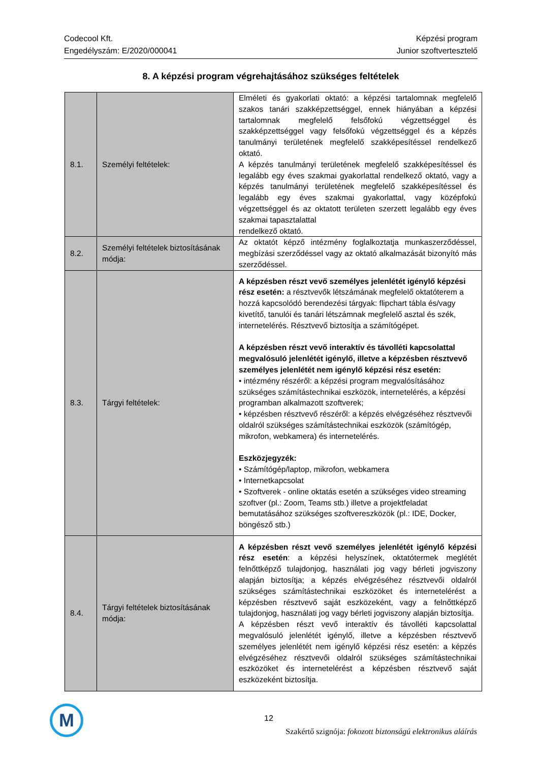Codecool Kft.
Engedélyszám: E/2020/000041
Képzési program
Junior szoftvertesztelő
8. A képzési program végrehajtásához szükséges feltételek
| 8.1. | Személyi feltételek: | Elméleti és gyakorlati oktató: a képzési tartalomnak megfelelő szakos tanári szakképzettséggel, ennek hiányában a képzési tartalomnak megfelelő felsőfokú végzettséggel és szakképzettséggel vagy felsőfokú végzettséggel és a képzés tanulmányi területének megfelelő szakképesítéssel rendelkező oktató. A képzés tanulmányi területének megfelelő szakképesítéssel és legalább egy éves szakmai gyakorlattal rendelkező oktató, vagy a képzés tanulmányi területének megfelelő szakképesítéssel és legalább egy éves szakmai gyakorlattal, vagy középfokú végzettséggel és az oktatott területen szerzett legalább egy éves szakmai tapasztalattal rendelkező oktató. |
| 8.2. | Személyi feltételek biztosításának módja: | Az oktatót képző intézmény foglalkoztatja munkaszerződéssel, megbízási szerződéssel vagy az oktató alkalmazását bizonyító más szerződéssel. |
| 8.3. | Tárgyi feltételek: | A képzésben részt vevő személyes jelenlétét igénylő képzési rész esetén: a résztvevők létszámának megfelelő oktatóterem a hozzá kapcsolódó berendezési tárgyak: flipchart tábla és/vagy kivetítő, tanulói és tanári létszámnak megfelelő asztal és szék, internetelérés. Résztvevő biztosítja a számítógépet. A képzésben részt vevő interaktív és távolléti kapcsolattal megvalósuló jelenlétét igénylő, illetve a képzésben résztvevő személyes jelenlétét nem igénylő képzési rész esetén: • intézmény részéről: a képzési program megvalósításához szükséges számítástechnikai eszközök, internetelérés, a képzési programban alkalmazott szoftverek; • képzésben résztvevő részéről: a képzés elvégzéséhez résztvevői oldalról szükséges számítástechnikai eszközök (számítógép, mikrofon, webkamera) és internetelérés. Eszközjegyzék: • Számítógép/laptop, mikrofon, webkamera • Internetkapcsolat • Szoftverek - online oktatás esetén a szükséges video streaming szoftver (pl.: Zoom, Teams stb.) illetve a projektfeladat bemutatásához szükséges szoftvereszközök (pl.: IDE, Docker, böngésző stb.) |
| 8.4. | Tárgyi feltételek biztosításának módja: | A képzésben részt vevő személyes jelenlétét igénylő képzési rész esetén : a képzési helyszínek, oktatótermek meglétét felnőttképző tulajdonjog, használati jog vagy bérleti jogviszony alapján biztosítja; a képzés elvégzéséhez résztvevői oldalról szükséges számítástechnikai eszközöket és internetelérést a képzésben résztvevő saját eszközeként, vagy a felnőttképző tulajdonjog, használati jog vagy bérleti jogviszony alapján biztosítja. A képzésben részt vevő interaktív és távolléti kapcsolattal megvalósuló jelenlétét igénylő, illetve a képzésben résztvevő személyes jelenlétét nem igénylő képzési rész esetén: a képzés elvégzéséhez résztvevői oldalról szükséges számítástechnikai eszközöket és internetelérést a képzésben résztvevő saját eszközeként biztosítja. |
M 12
Szakértő szignója: fokozott biztonságú elektronikus aláírás